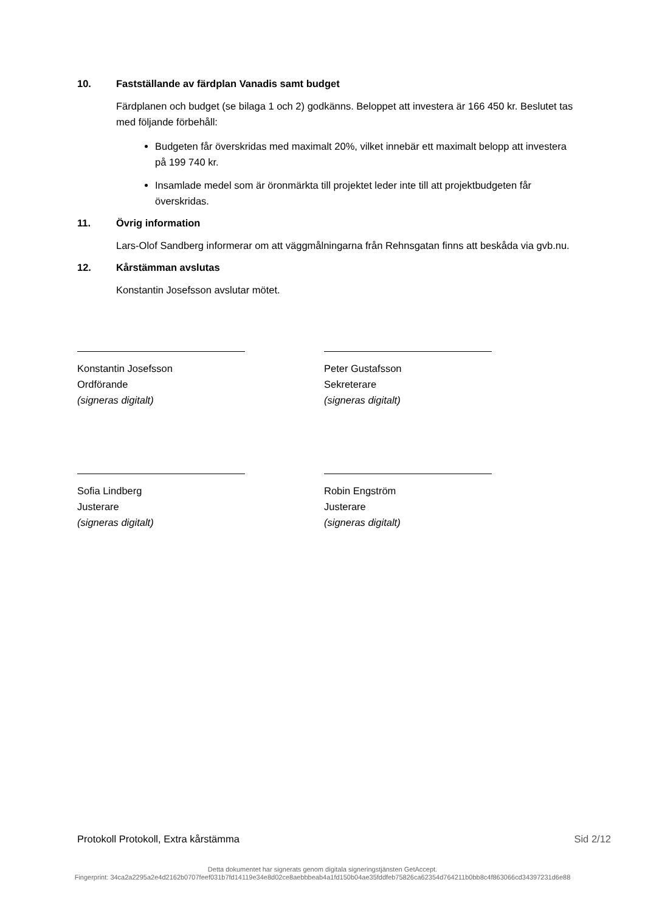10. Fastställande av färdplan Vanadis samt budget
Färdplanen och budget (se bilaga 1 och 2) godkänns. Beloppet att investera är 166 450 kr. Beslutet tas med följande förbehåll:
Budgeten får överskridas med maximalt 20%, vilket innebär ett maximalt belopp att investera på 199 740 kr.
Insamlade medel som är öronmärkta till projektet leder inte till att projektbudgeten får överskridas.
11. Övrig information
Lars-Olof Sandberg informerar om att väggmålningarna från Rehnsgatan finns att beskåda via gvb.nu.
12. Kårstämman avslutas
Konstantin Josefsson avslutar mötet.
Konstantin Josefsson
Ordförande
(signeras digitalt)
Peter Gustafsson
Sekreterare
(signeras digitalt)
Sofia Lindberg
Justerare
(signeras digitalt)
Robin Engström
Justerare
(signeras digitalt)
Protokoll Protokoll, Extra kårstämma Sid 2/12
Detta dokumentet har signerats genom digitala signeringstjänsten GetAccept.
Fingerprint: 34ca2a2295a2e4d2162b0707feef031b7fd14119e34e8d02ce8aebbbeab4a1fd150b04ae35fddfeb75826ca62354d764211b0bb8c4f863066cd34397231d6e88